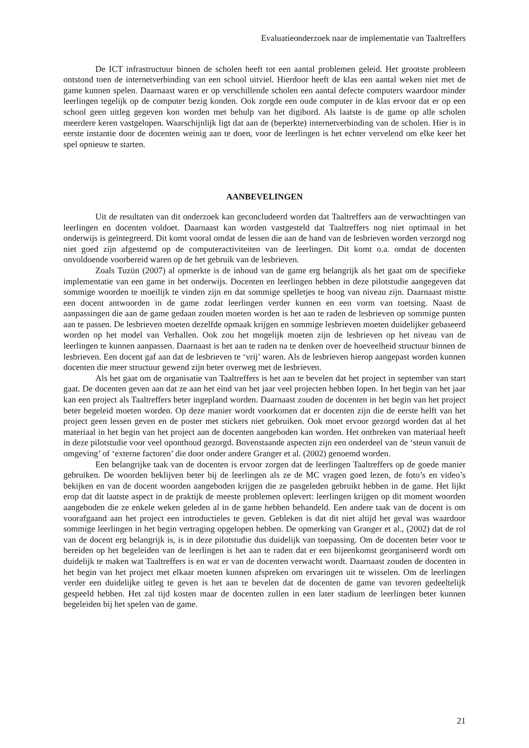Evaluatieonderzoek naar de implementatie van Taaltreffers
De ICT infrastructuur binnen de scholen heeft tot een aantal problemen geleid. Het grootste probleem ontstond toen de internetverbinding van een school uitviel. Hierdoor heeft de klas een aantal weken niet met de game kunnen spelen. Daarnaast waren er op verschillende scholen een aantal defecte computers waardoor minder leerlingen tegelijk op de computer bezig konden. Ook zorgde een oude computer in de klas ervoor dat er op een school geen uitleg gegeven kon worden met behulp van het digibord. Als laatste is de game op alle scholen meerdere keren vastgelopen. Waarschijnlijk ligt dat aan de (beperkte) internetverbinding van de scholen. Hier is in eerste instantie door de docenten weinig aan te doen, voor de leerlingen is het echter vervelend om elke keer het spel opnieuw te starten.
AANBEVELINGEN
Uit de resultaten van dit onderzoek kan geconcludeerd worden dat Taaltreffers aan de verwachtingen van leerlingen en docenten voldoet. Daarnaast kan worden vastgesteld dat Taaltreffers nog niet optimaal in het onderwijs is geïntegreerd. Dit komt vooral omdat de lessen die aan de hand van de lesbrieven worden verzorgd nog niet goed zijn afgestemd op de computeractiviteiten van de leerlingen. Dit komt o.a. omdat de docenten onvoldoende voorbereid waren op de het gebruik van de lesbrieven.
Zoals Tuzün (2007) al opmerkte is de inhoud van de game erg belangrijk als het gaat om de specifieke implementatie van een game in het onderwijs. Docenten en leerlingen hebben in deze pilotstudie aangegeven dat sommige woorden te moeilijk te vinden zijn en dat sommige spelletjes te hoog van niveau zijn. Daarnaast mistte een docent antwoorden in de game zodat leerlingen verder kunnen en een vorm van toetsing. Naast de aanpassingen die aan de game gedaan zouden moeten worden is het aan te raden de lesbrieven op sommige punten aan te passen. De lesbrieven moeten dezelfde opmaak krijgen en sommige lesbrieven moeten duidelijker gebaseerd worden op het model van Verhallen. Ook zou het mogelijk moeten zijn de lesbrieven op het niveau van de leerlingen te kunnen aanpassen. Daarnaast is het aan te raden na te denken over de hoeveelheid structuur binnen de lesbrieven. Een docent gaf aan dat de lesbrieven te ‘vrij’ waren. Als de lesbrieven hierop aangepast worden kunnen docenten die meer structuur gewend zijn beter overweg met de lesbrieven.
Als het gaat om de organisatie van Taaltreffers is het aan te bevelen dat het project in september van start gaat. De docenten geven aan dat ze aan het eind van het jaar veel projecten hebben lopen. In het begin van het jaar kan een project als Taaltreffers beter ingepland worden. Daarnaast zouden de docenten in het begin van het project beter begeleid moeten worden. Op deze manier wordt voorkomen dat er docenten zijn die de eerste helft van het project geen lessen geven en de poster met stickers niet gebruiken. Ook moet ervoor gezorgd worden dat al het materiaal in het begin van het project aan de docenten aangeboden kan worden. Het ontbreken van materiaal heeft in deze pilotstudie voor veel oponthoud gezorgd. Bovenstaande aspecten zijn een onderdeel van de ‘steun vanuit de omgeving’ of ‘externe factoren’ die door onder andere Granger et al. (2002) genoemd worden.
Een belangrijke taak van de docenten is ervoor zorgen dat de leerlingen Taaltreffers op de goede manier gebruiken. De woorden beklijven beter bij de leerlingen als ze de MC vragen goed lezen, de foto’s en video’s bekijken en van de docent woorden aangeboden krijgen die ze pasgeleden gebruikt hebben in de game. Het lijkt erop dat dit laatste aspect in de praktijk de meeste problemen oplevert: leerlingen krijgen op dit moment woorden aangeboden die ze enkele weken geleden al in de game hebben behandeld. Een andere taak van de docent is om voorafgaand aan het project een introductieles te geven. Gebleken is dat dit niet altijd het geval was waardoor sommige leerlingen in het begin vertraging opgelopen hebben. De opmerking van Granger et al., (2002) dat de rol van de docent erg belangrijk is, is in deze pilotstudie dus duidelijk van toepassing. Om de docenten beter voor te bereiden op het begeleiden van de leerlingen is het aan te raden dat er een bijeenkomst georganiseerd wordt om duidelijk te maken wat Taaltreffers is en wat er van de docenten verwacht wordt. Daarnaast zouden de docenten in het begin van het project met elkaar moeten kunnen afspreken om ervaringen uit te wisselen. Om de leerlingen verder een duidelijke uitleg te geven is het aan te bevelen dat de docenten de game van tevoren gedeeltelijk gespeeld hebben. Het zal tijd kosten maar de docenten zullen in een later stadium de leerlingen beter kunnen begeleiden bij het spelen van de game.
21